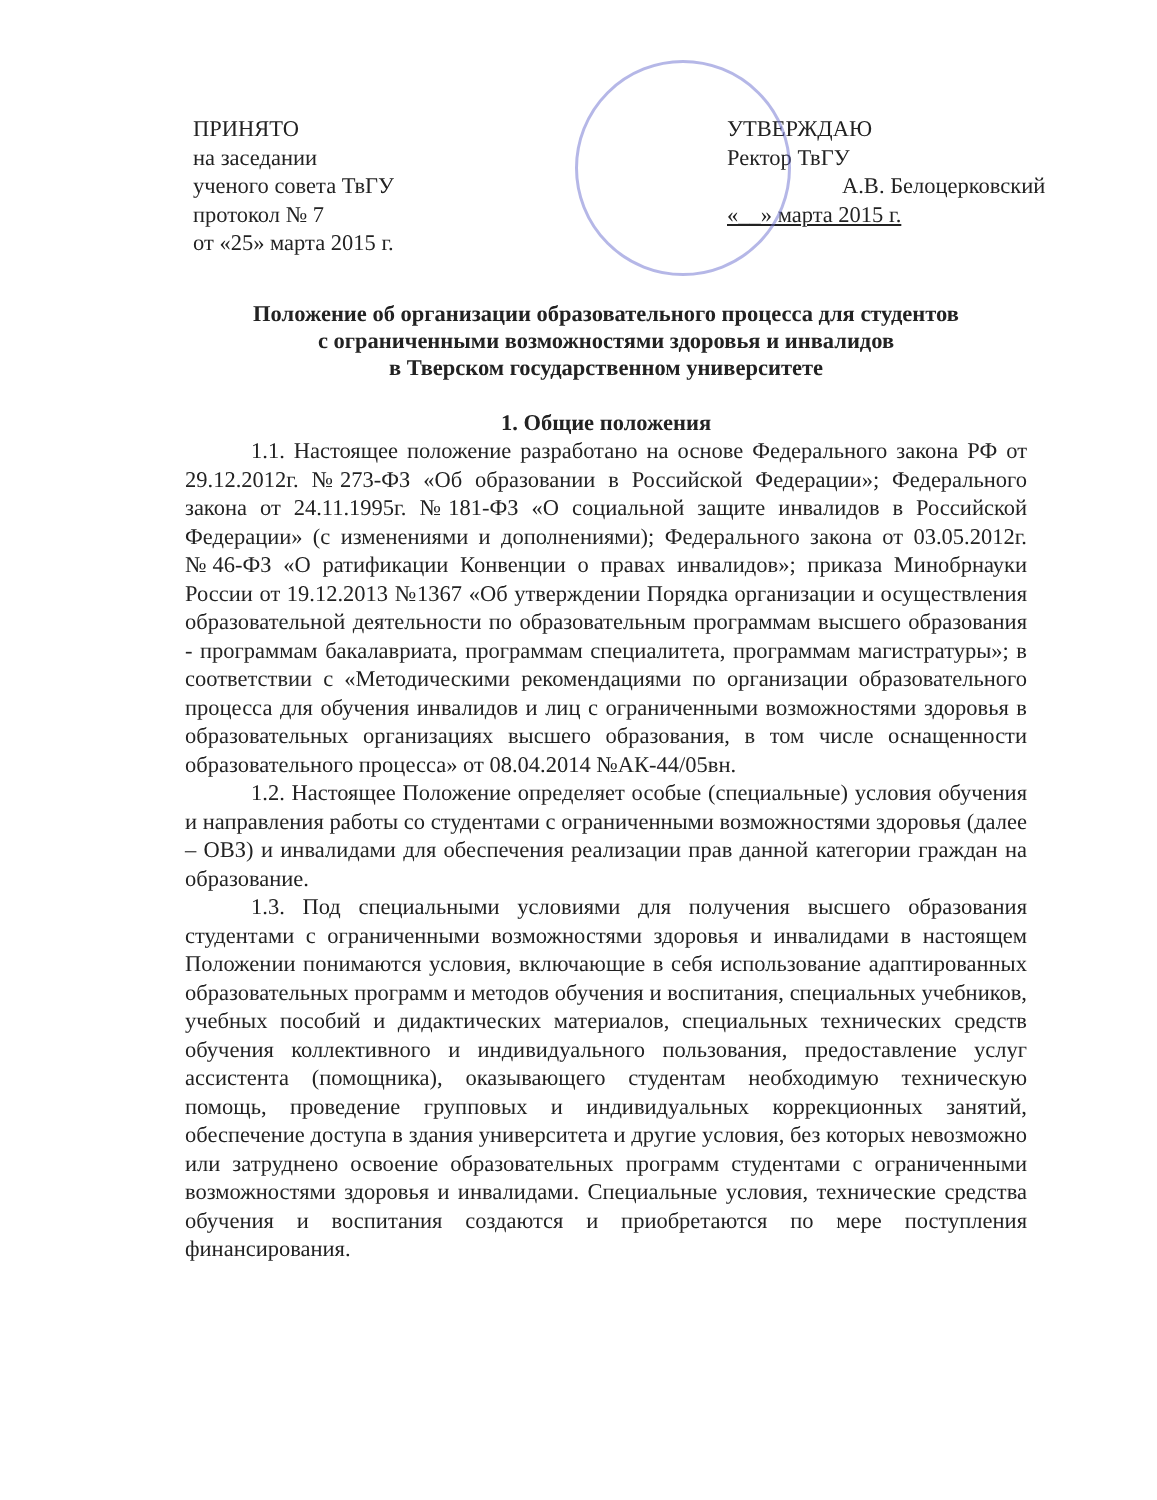ПРИНЯТО
на заседании
ученого совета ТвГУ
протокол № 7
от «25» марта 2015 г.
УТВЕРЖДАЮ
Ректор ТвГУ
А.В. Белоцерковский
«__» марта 2015 г.
Положение об организации образовательного процесса для студентов
с ограниченными возможностями здоровья и инвалидов
в Тверском государственном университете
1. Общие положения
1.1. Настоящее положение разработано на основе Федерального закона РФ от 29.12.2012г. №273-ФЗ «Об образовании в Российской Федерации»; Федерального закона от 24.11.1995г. №181-ФЗ «О социальной защите инвалидов в Российской Федерации» (с изменениями и дополнениями); Федерального закона от 03.05.2012г. №46-ФЗ «О ратификации Конвенции о правах инвалидов»; приказа Минобрнауки России от 19.12.2013 №1367 «Об утверждении Порядка организации и осуществления образовательной деятельности по образовательным программам высшего образования - программам бакалавриата, программам специалитета, программам магистратуры»; в соответствии с «Методическими рекомендациями по организации образовательного процесса для обучения инвалидов и лиц с ограниченными возможностями здоровья в образовательных организациях высшего образования, в том числе оснащенности образовательного процесса» от 08.04.2014 №АК-44/05вн.
1.2. Настоящее Положение определяет особые (специальные) условия обучения и направления работы со студентами с ограниченными возможностями здоровья (далее – ОВЗ) и инвалидами для обеспечения реализации прав данной категории граждан на образование.
1.3. Под специальными условиями для получения высшего образования студентами с ограниченными возможностями здоровья и инвалидами в настоящем Положении понимаются условия, включающие в себя использование адаптированных образовательных программ и методов обучения и воспитания, специальных учебников, учебных пособий и дидактических материалов, специальных технических средств обучения коллективного и индивидуального пользования, предоставление услуг ассистента (помощника), оказывающего студентам необходимую техническую помощь, проведение групповых и индивидуальных коррекционных занятий, обеспечение доступа в здания университета и другие условия, без которых невозможно или затруднено освоение образовательных программ студентами с ограниченными возможностями здоровья и инвалидами. Специальные условия, технические средства обучения и воспитания создаются и приобретаются по мере поступления финансирования.